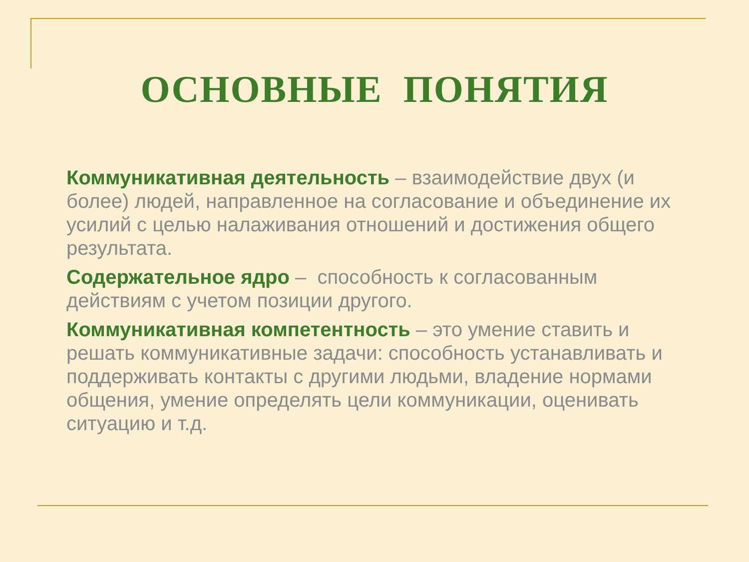ОСНОВНЫЕ ПОНЯТИЯ
Коммуникативная деятельность – взаимодействие двух (и более) людей, направленное на согласование и объединение их усилий с целью налаживания отношений и достижения общего результата.
Содержательное ядро – способность к согласованным действиям с учетом позиции другого.
Коммуникативная компетентность – это умение ставить и решать коммуникативные задачи: способность устанавливать и поддерживать контакты с другими людьми, владение нормами общения, умение определять цели коммуникации, оценивать ситуацию и т.д.